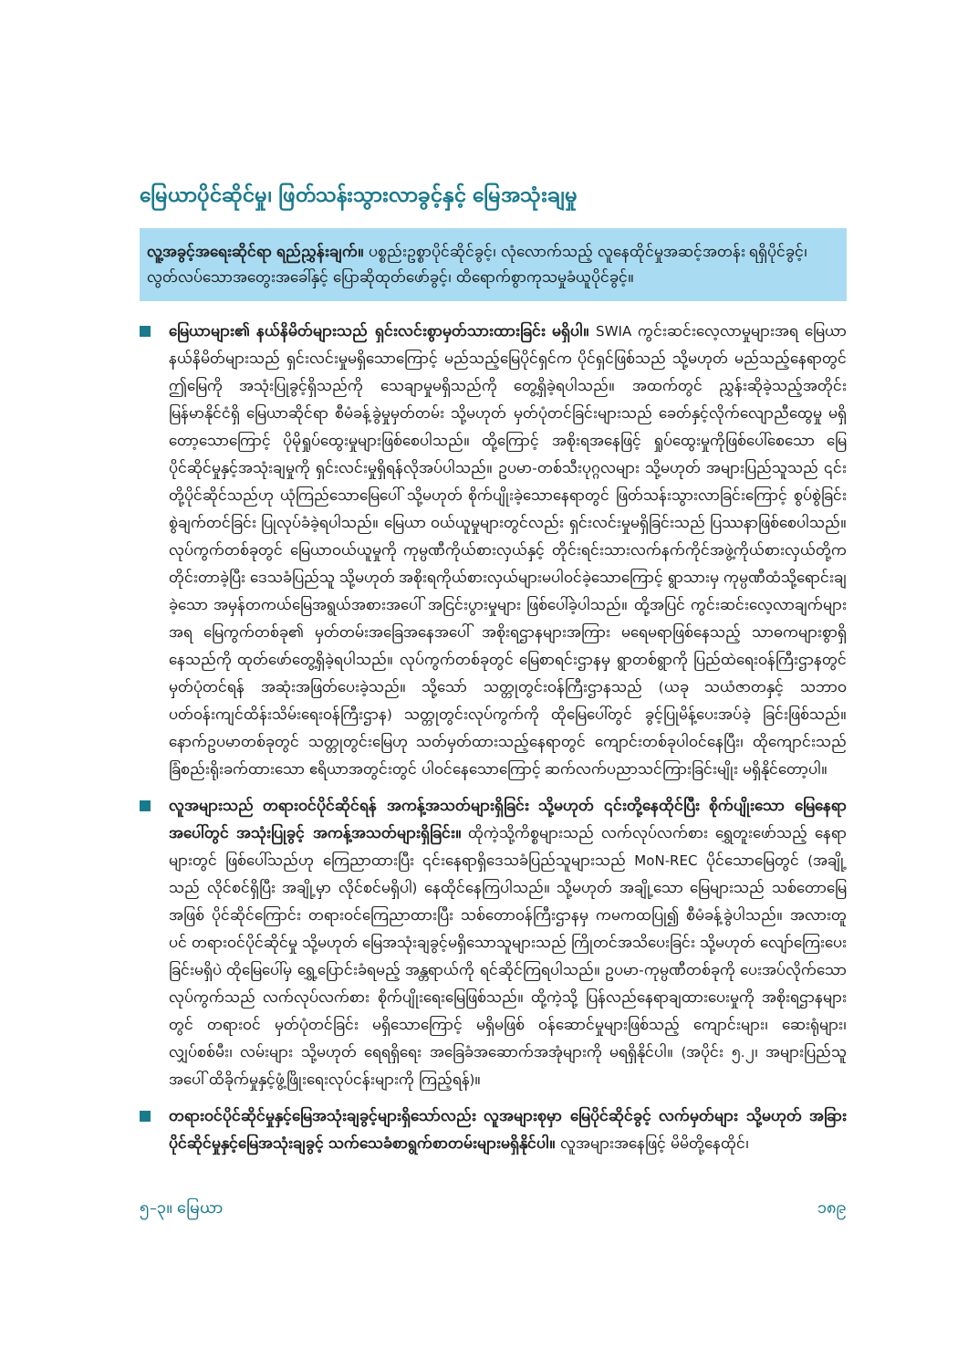မြေယာပိုင်ဆိုင်မှု၊ ဖြတ်သန်းသွားလာခွင့်နှင့် မြေအသုံးချမှု
လူ့အခွင့်အရေးဆိုင်ရာ ရည်ညွှန်းချက်။ ပစ္စည်းဥစ္စာပိုင်ဆိုင်ခွင့်၊ လုံလောက်သည့် လူနေထိုင်မှုအဆင့်အတန်း ရရှိပိုင်ခွင့်၊ လွတ်လပ်သောအတွေးအခေါ်နှင့် ပြောဆိုထုတ်ဖော်ခွင့်၊ ထိရောက်စွာကုသမှုခံယူပိုင်ခွင့်။
မြေယာများ၏ နယ်နိမိတ်များသည် ရှင်းလင်းစွာမှတ်သားထားခြင်း မရှိပါ။ SWIA ကွင်းဆင်းလေ့လာမှုများအရ မြေယာနယ်နိမိတ်များသည် ရှင်းလင်းမှုမရှိသောကြောင့် မည်သည့်မြေပိုင်ရှင်က ပိုင်ရှင်ဖြစ်သည် သို့မဟုတ် မည်သည့်နေရာတွင် ဤမြေကို အသုံးပြုခွင့်ရှိသည်ကို သေချာမှုမရှိသည်ကို တွေ့ရှိခဲ့ရပါသည်။ အထက်တွင် ညွှန်းဆိုခဲ့သည့်အတိုင်း မြန်မာနိုင်ငံရှိ မြေယာဆိုင်ရာ စီမံခန့်ခွဲမှုမှတ်တမ်း သို့မဟုတ် မှတ်ပုံတင်ခြင်းများသည် ခေတ်နှင့်လိုက်လျောညီထွေမှု မရှိတော့သောကြောင့် ပိုမိုရှုပ်ထွေးမှုများဖြစ်စေပါသည်။ ထို့ကြောင့် အစိုးရအနေဖြင့် ရှုပ်ထွေးမှုကိုဖြစ်ပေါ်စေသော မြေပိုင်ဆိုင်မှုနှင့်အသုံးချမှုကို ရှင်းလင်းမှုရှိရန်လိုအပ်ပါသည်။ ဥပမာ-တစ်သီးပုဂ္ဂလများ သို့မဟုတ် အများပြည်သူသည် ၎င်းတို့ပိုင်ဆိုင်သည်ဟု ယုံကြည်သောမြေပေါ် သို့မဟုတ် စိုက်ပျိုးခဲ့သောနေရာတွင် ဖြတ်သန်းသွားလာခြင်းကြောင့် စွပ်စွဲခြင်းစွဲချက်တင်ခြင်း ပြုလုပ်ခံခဲ့ရပါသည်။ မြေယာ ဝယ်ယူမှုများတွင်လည်း ရှင်းလင်းမှုမရှိခြင်းသည် ပြဿနာဖြစ်စေပါသည်။ လုပ်ကွက်တစ်ခုတွင် မြေယာဝယ်ယူမှုကို ကုမ္ပဏီကိုယ်စားလှယ်နှင့် တိုင်းရင်းသားလက်နက်ကိုင်အဖွဲ့ကိုယ်စားလှယ်တို့က တိုင်းတာခဲ့ပြီး ဒေသခံပြည်သူ သို့မဟုတ် အစိုးရကိုယ်စားလှယ်များမပါဝင်ခဲ့သောကြောင့် ရွာသားမှ ကုမ္ပဏီထံသို့ရောင်းချခဲ့သော အမှန်တကယ်မြေအရွယ်အစားအပေါ် အငြင်းပွားမှုများ ဖြစ်ပေါ်ခဲ့ပါသည်။ ထို့အပြင် ကွင်းဆင်းလေ့လာချက်များအရ မြေကွက်တစ်ခု၏ မှတ်တမ်းအခြေအနေအပေါ် အစိုးရဌာနများအကြား မရေမရာဖြစ်နေသည့် သာဓကများစွာရှိနေသည်ကို ထုတ်ဖော်တွေ့ရှိခဲ့ရပါသည်။ လုပ်ကွက်တစ်ခုတွင် မြေစာရင်းဌာနမှ ရွာတစ်ရွာကို ပြည်ထဲရေးဝန်ကြီးဌာနတွင် မှတ်ပုံတင်ရန် အဆုံးအဖြတ်ပေးခဲ့သည်။ သို့သော် သတ္တုတွင်းဝန်ကြီးဌာနသည် (ယခု သယံဇာတနှင့် သဘာဝပတ်ဝန်းကျင်ထိန်းသိမ်းရေးဝန်ကြီးဌာန) သတ္တုတွင်းလုပ်ကွက်ကို ထိုမြေပေါ်တွင် ခွင့်ပြုမိန့်ပေးအပ်ခဲ့ ခြင်းဖြစ်သည်။ နောက်ဥပမာတစ်ခုတွင် သတ္တုတွင်းမြေဟု သတ်မှတ်ထားသည့်နေရာတွင် ကျောင်းတစ်ခုပါဝင်နေပြီး၊ ထိုကျောင်းသည်ခြံစည်းရိုးခက်ထားသော ဧရိယာအတွင်းတွင် ပါဝင်နေသောကြောင့် ဆက်လက်ပညာသင်ကြားခြင်းမျိုး မရှိနိုင်တော့ပါ။
လူအများသည် တရားဝင်ပိုင်ဆိုင်ရန် အကန့်အသတ်များရှိခြင်း သို့မဟုတ် ၎င်းတို့နေထိုင်ပြီး စိုက်ပျိုးသော မြေနေရာအပေါ်တွင် အသုံးပြုခွင့် အကန့်အသတ်များရှိခြင်း။ ထိုကဲ့သို့ကိစ္စများသည် လက်လုပ်လက်စား ရွှေတူးဖော်သည့် နေရာများတွင် ဖြစ်ပေါ်သည်ဟု ကြေညာထားပြီး ၎င်းနေရာရှိဒေသခံပြည်သူများသည် MoN-REC ပိုင်သောမြေတွင် (အချို့သည် လိုင်စင်ရှိပြီး အချို့မှာ လိုင်စင်မရှိပါ) နေထိုင်နေကြပါသည်။ သို့မဟုတ် အချို့သော မြေများသည် သစ်တောမြေအဖြစ် ပိုင်ဆိုင်ကြောင်း တရားဝင်ကြေညာထားပြီး သစ်တောဝန်ကြီးဌာနမှ ကမကထပြု၍ စီမံခန့်ခွဲပါသည်။ အလားတူပင် တရားဝင်ပိုင်ဆိုင်မှု သို့မဟုတ် မြေအသုံးချခွင့်မရှိသောသူများသည် ကြိုတင်အသိပေးခြင်း သို့မဟုတ် လျော်ကြေးပေးခြင်းမရှိပဲ ထိုမြေပေါ်မှ ရွှေ့ပြောင်းခံရမည့် အန္တရာယ်ကို ရင်ဆိုင်ကြရပါသည်။ ဥပမာ-ကုမ္ပဏီတစ်ခုကို ပေးအပ်လိုက်သောလုပ်ကွက်သည် လက်လုပ်လက်စား စိုက်ပျိုးရေးမြေဖြစ်သည်။ ထို့ကဲ့သို့ ပြန်လည်နေရာချထားပေးမှုကို အစိုးရဌာနများတွင် တရားဝင် မှတ်ပုံတင်ခြင်း မရှိသောကြောင့် မရှိမဖြစ် ဝန်ဆောင်မှုများဖြစ်သည့် ကျောင်းများ၊ ဆေးရုံများ၊ လျှပ်စစ်မီး၊ လမ်းများ သို့မဟုတ် ရေရရှိရေး အခြေခံအဆောက်အအုံများကို မရရှိနိုင်ပါ။ (အပိုင်း ၅.၂၊ အများပြည်သူအပေါ် ထိခိုက်မှုနှင့်ဖွံ့ဖြိုးရေးလုပ်ငန်းများကို ကြည့်ရန်)။
တရားဝင်ပိုင်ဆိုင်မှုနှင့်မြေအသုံးချခွင့်များရှိသော်လည်း လူအများစုမှာ မြေပိုင်ဆိုင်ခွင့် လက်မှတ်များ သို့မဟုတ် အခြားပိုင်ဆိုင်မှုနှင့်မြေအသုံးချခွင့် သက်သေခံစာရွက်စာတမ်းများမရှိနိုင်ပါ။ လူအများအနေဖြင့် မိမိတို့နေထိုင်၊
၅–၃။ မြေယာ ၁၈၉